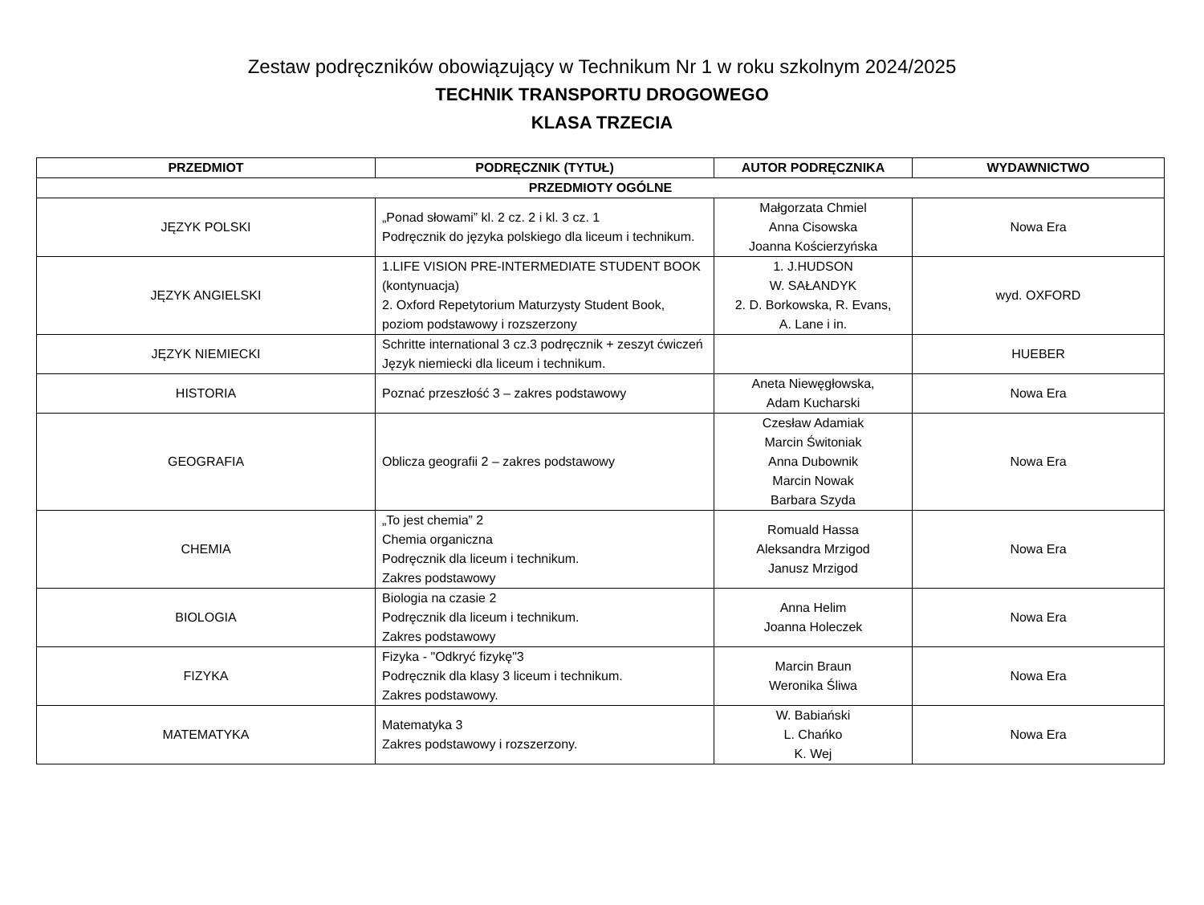Zestaw podręczników obowiązujący w Technikum Nr 1 w roku szkolnym 2024/2025
TECHNIK TRANSPORTU DROGOWEGO
KLASA TRZECIA
| PRZEDMIOT | PODRĘCZNIK (TYTUŁ) | AUTOR PODRĘCZNIKA | WYDAWNICTWO |
| --- | --- | --- | --- |
| PRZEDMIOTY OGÓLNE | | | |
| JĘZYK POLSKI | „Ponad słowami” kl. 2 cz. 2 i kl. 3 cz. 1 Podręcznik do języka polskiego dla liceum i technikum. | Małgorzata Chmiel Anna Cisowska Joanna Kościerzyńska | Nowa Era |
| JĘZYK ANGIELSKI | 1.LIFE VISION PRE-INTERMEDIATE STUDENT BOOK (kontynuacja) 2. Oxford Repetytorium Maturzysty Student Book, poziom podstawowy i rozszerzony | 1. J.HUDSON W. SAŁANDYK 2. D. Borkowska, R. Evans, A. Lane i in. | wyd. OXFORD |
| JĘZYK NIEMIECKI | Schritte international 3 cz.3 podręcznik + zeszyt ćwiczeń Język niemiecki dla liceum i technikum. | | HUEBER |
| HISTORIA | Poznać przeszłość 3 – zakres podstawowy | Aneta Niewęgłowska, Adam Kucharski | Nowa Era |
| GEOGRAFIA | Oblicza geografii 2 – zakres podstawowy | Czesław Adamiak Marcin Świtoniak Anna Dubownik Marcin Nowak Barbara Szyda | Nowa Era |
| CHEMIA | „To jest chemia” 2 Chemia organiczna Podręcznik dla liceum i technikum. Zakres podstawowy | Romuald Hassa Aleksandra Mrzigod Janusz Mrzigod | Nowa Era |
| BIOLOGIA | Biologia na czasie 2 Podręcznik dla liceum i technikum. Zakres podstawowy | Anna Helim Joanna Holeczek | Nowa Era |
| FIZYKA | Fizyka - "Odkryć fizykę"3 Podręcznik dla klasy 3 liceum i technikum. Zakres podstawowy. | Marcin Braun Weronika Śliwa | Nowa Era |
| MATEMATYKA | Matematyka 3 Zakres podstawowy i rozszerzony. | W. Babiański L. Chańko K. Wej | Nowa Era |